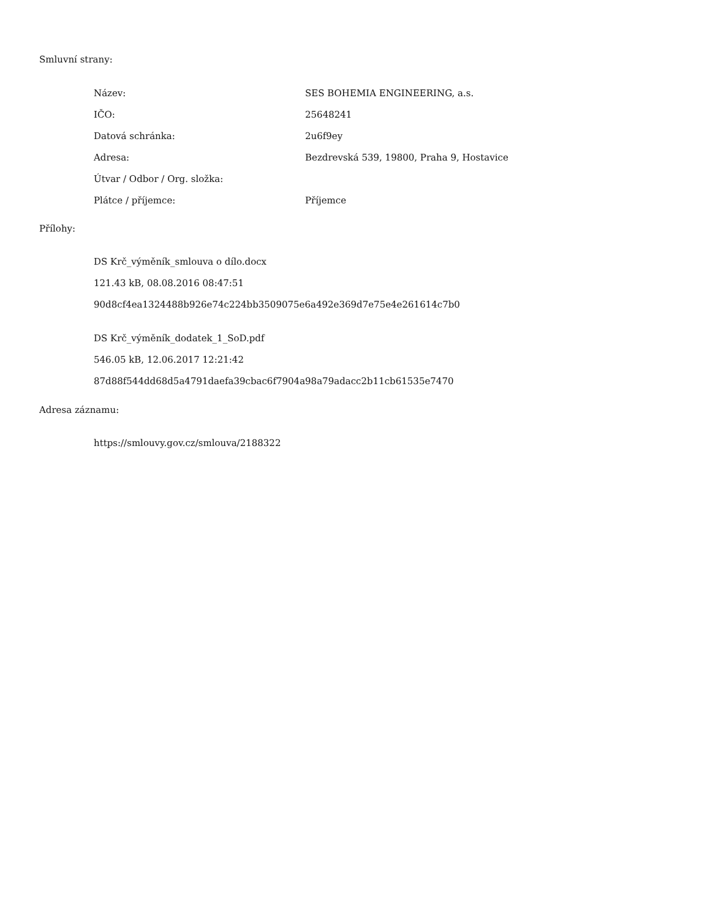Smluvní strany:
| Název: | SES BOHEMIA ENGINEERING, a.s. |
| IČO: | 25648241 |
| Datová schránka: | 2u6f9ey |
| Adresa: | Bezdrevská 539, 19800, Praha 9, Hostavice |
| Útvar / Odbor / Org. složka: | |
| Plátce / příjemce: | Příjemce |
Přílohy:
DS Krč_výměník_smlouva o dílo.docx
121.43 kB, 08.08.2016 08:47:51
90d8cf4ea1324488b926e74c224bb3509075e6a492e369d7e75e4e261614c7b0
DS Krč_výměník_dodatek_1_SoD.pdf
546.05 kB, 12.06.2017 12:21:42
87d88f544dd68d5a4791daefa39cbac6f7904a98a79adacc2b11cb61535e7470
Adresa záznamu:
https://smlouvy.gov.cz/smlouva/2188322